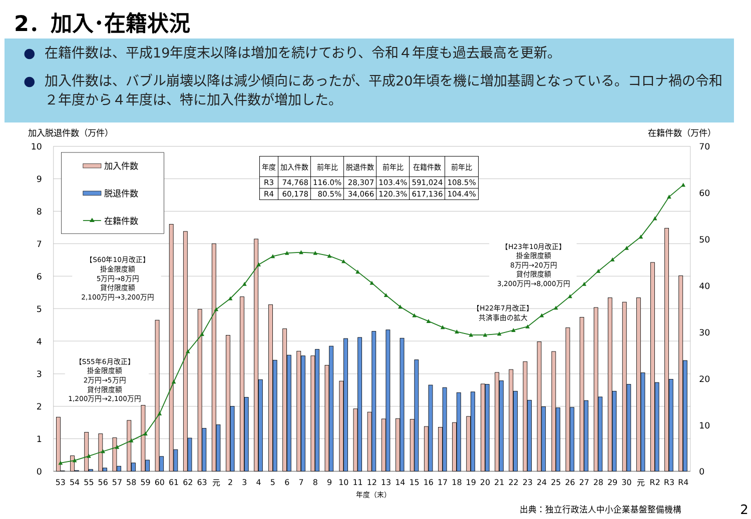2．加入･在籍状況
● 在籍件数は、平成19年度末以降は増加を続けており、令和４年度も過去最高を更新。
● 加入件数は、バブル崩壊以降は減少傾向にあったが、平成20年頃を機に増加基調となっている。コロナ禍の令和２年度から４年度は、特に加入件数が増加した。
| 年度 | 加入件数 | 前年比 | 脱退件数 | 前年比 | 在籍件数 | 前年比 |
| --- | --- | --- | --- | --- | --- | --- |
| R3 | 74,768 | 116.0% | 28,307 | 103.4% | 591,024 | 108.5% |
| R4 | 60,178 | 80.5% | 34,066 | 120.3% | 617,136 | 104.4% |
10
9
8
7
6
5
4
3
2
1
0
70
60
50
40
30
20
10
0
加入脱退件数（万件）
在籍件数（万件）
加入件数
脱退件数
在籍件数
【S60年10月改正】
掛金限度額
5万円→8万円
貸付限度額
2,100万円→3,200万円
【S55年6月改正】
掛金限度額
2万円→5万円
貸付限度額
1,200万円→2,100万円
【H23年10月改正】
掛金限度額
8万円→20万円
貸付限度額
3,200万円→8,000万円
【H22年7月改正】
共済事由の拡大
53
54
55
56
57
58
59
60
61
62
63
元
2
3
4
5
6
7
8
9
10
11
12
13
14
15
16
17
18
19
20
21
22
23
24
25
26
27
28
29
30
元
R2
R3
R4
年度（末）
出典：独立行政法人中小企業基盤整備機構
2